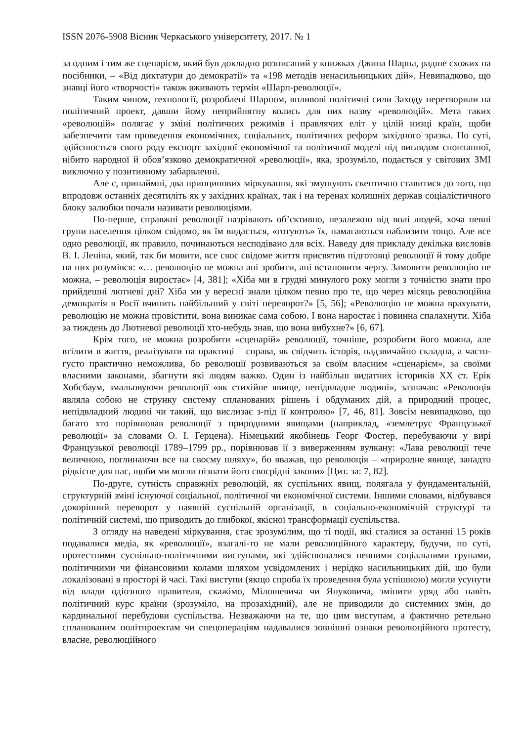ISSN 2076-5908 Вісник Черкаського університету, 2017. № 1
за одним і тим же сценарієм, який був докладно розписаний у книжках Джина Шарпа, радше схожих на посібники, – «Від диктатури до демократії» та «198 методів ненасильницьких дій». Невипадково, що знавці його «творчості» також вживають термін «Шарп-революції».
Таким чином, технології, розроблені Шарпом, впливові політичні сили Заходу перетворили на політичний проект, давши йому неприйнятну колись для них назву «революцій». Мета таких «революцій» полягає у зміні політичних режимів і правлячих еліт у цілій низці країн, щоби забезпечити там проведення економічних, соціальних, політичних реформ західного зразка. По суті, здійснюється свого роду експорт західної економічної та політичної моделі під виглядом спонтанної, нібито народної й обов’язково демократичної «революції», яка, зрозуміло, подається у світових ЗМІ виключно у позитивному забарвленні.
Але є, принаймні, два принципових міркування, які змушують скептично ставитися до того, що впродовж останніх десятиліть як у західних країнах, так і на теренах колишніх держав соціалістичного блоку залюбки почали називати революціями.
По-перше, справжні революції назрівають об’єктивно, незалежно від волі людей, хоча певні групи населення цілком свідомо, як їм видається, «готують» їх, намагаються наблизити тощо. Але все одно революції, як правило, починаються несподівано для всіх. Наведу для прикладу декілька висловів В. І. Леніна, який, так би мовити, все своє свідоме життя присвятив підготовці революції й тому добре на них розумівся: «… революцію не можна ані зробити, ані встановити чергу. Замовити революцію не можна, – революція виростає» [4, 381]; «Хіба ми в грудні минулого року могли з точністю знати про прийдешні лютневі дні? Хіба ми у вересні знали цілком певно про те, що через місяць революційна демократія в Росії вчинить найбільший у світі переворот?» [5, 56]; «Революцію не можна врахувати, революцію не можна провістити, вона виникає сама собою. І вона наростає і повинна спалахнути. Хіба за тиждень до Лютневої революції хто-небудь знав, що вона вибухне?» [6, 67].
Крім того, не можна розробити «сценарій» революції, точніше, розробити його можна, але втілити в життя, реалізувати на практиці – справа, як свідчить історія, надзвичайно складна, а часто-густо практично неможлива, бо революції розвиваються за своїм власним «сценарієм», за своїми власними законами, збагнути які людям важко. Один із найбільш видатних істориків ХХ ст. Ерік Хобсбаум, змальовуючи революції «як стихійне явище, непідвладне людині», зазначав: «Революція являла собою не струнку систему спланованих рішень і обдуманих дій, а природний процес, непідвладний людині чи такий, що вислизає з-під її контролю» [7, 46, 81]. Зовсім невипадково, що багато хто порівнював революції з природними явищами (наприклад, «землетрус Французької революції» за словами О. І. Герцена). Німецький якобінець Георг Фостер, перебуваючи у вирі Французької революції 1789–1799 рр., порівнював її з виверженням вулкану: «Лава революції тече величною, поглинаючи все на своєму шляху», бо вважав, що революція – «природне явище, занадто рідкісне для нас, щоби ми могли пізнати його своєрідні закони» [Цит. за: 7, 82].
По-друге, сутність справжніх революцій, як суспільних явищ, полягала у фундаментальній, структурній зміні існуючої соціальної, політичної чи економічної системи. Іншими словами, відбувався докорінний переворот у наявній суспільній організації, в соціально-економічній структурі та політичній системі, що приводить до глибокої, якісної трансформації суспільства.
З огляду на наведені міркування, стає зрозумілим, що ті події, які сталися за останні 15 років подавалися медіа, як «революції», взагалі-то не мали революційного характеру, будучи, по суті, протестними суспільно-політичними виступами, які здійснювалися певними соціальними групами, політичними чи фінансовими колами шляхом усвідомлених і нерідко насильницьких дій, що були локалізовані в просторі й часі. Такі виступи (якщо спроба їх проведення була успішною) могли усунути від влади одіозного правителя, скажімо, Мілошевича чи Януковича, змінити уряд або навіть політичний курс країни (зрозуміло, на прозахідний), але не приводили до системних змін, до кардинальної перебудови суспільства. Незважаючи на те, що цим виступам, а фактично ретельно спланованим політпроектам чи спецопераціям надавалися зовнішні ознаки революційного протесту, власне, революційного